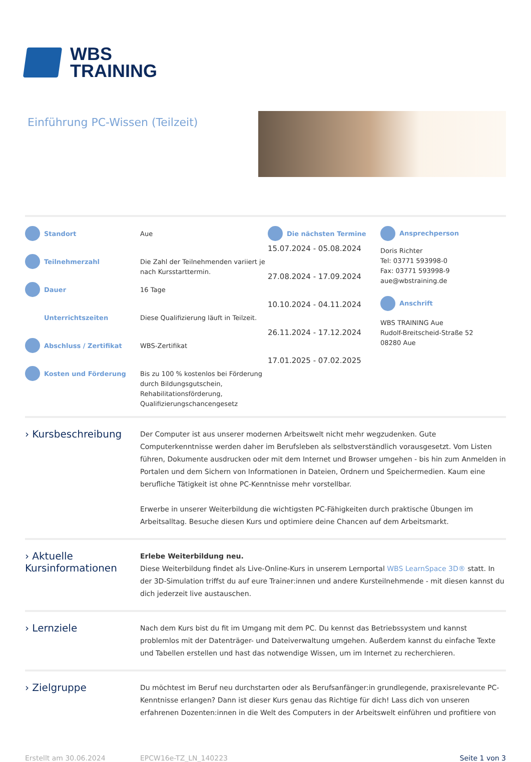WBS
TRAINING
Einführung PC-Wissen (Teilzeit)
Standort
Teilnehmerzahl
Dauer
Unterrichtszeiten
Abschluss / Zertifikat
Kosten und Förderung
Aue
Die Zahl der Teilnehmenden variiert je nach Kursstarttermin.
16 Tage
Diese Qualifizierung läuft in Teilzeit.
WBS-Zertifikat
Bis zu 100 % kostenlos bei Förderung durch Bildungsgutschein, Rehabilitationsförderung, Qualifizierungschancengesetz
Die nächsten Termine
15.07.2024 - 05.08.2024
27.08.2024 - 17.09.2024
10.10.2024 - 04.11.2024
26.11.2024 - 17.12.2024
17.01.2025 - 07.02.2025
Ansprechperson
Doris Richter
Tel: 03771 593998-0
Fax: 03771 593998-9
aue@wbstraining.de
Anschrift
WBS TRAINING Aue
Rudolf-Breitscheid-Straße 52
08280 Aue
› Kursbeschreibung
Der Computer ist aus unserer modernen Arbeitswelt nicht mehr wegzudenken. Gute Computerkenntnisse werden daher im Berufsleben als selbstverständlich vorausgesetzt. Vom Listen führen, Dokumente ausdrucken oder mit dem Internet und Browser umgehen - bis hin zum Anmelden in Portalen und dem Sichern von Informationen in Dateien, Ordnern und Speichermedien. Kaum eine berufliche Tätigkeit ist ohne PC-Kenntnisse mehr vorstellbar.
Erwerbe in unserer Weiterbildung die wichtigsten PC-Fähigkeiten durch praktische Übungen im Arbeitsalltag. Besuche diesen Kurs und optimiere deine Chancen auf dem Arbeitsmarkt.
› Aktuelle Kursinformationen
Erlebe Weiterbildung neu.
Diese Weiterbildung findet als Live-Online-Kurs in unserem Lernportal WBS LearnSpace 3D® statt. In der 3D-Simulation triffst du auf eure Trainer:innen und andere Kursteilnehmende - mit diesen kannst du dich jederzeit live austauschen.
› Lernziele
Nach dem Kurs bist du fit im Umgang mit dem PC. Du kennst das Betriebssystem und kannst problemlos mit der Datenträger- und Dateiverwaltung umgehen. Außerdem kannst du einfache Texte und Tabellen erstellen und hast das notwendige Wissen, um im Internet zu recherchieren.
› Zielgruppe
Du möchtest im Beruf neu durchstarten oder als Berufsanfänger:in grundlegende, praxisrelevante PC-Kenntnisse erlangen? Dann ist dieser Kurs genau das Richtige für dich! Lass dich von unseren erfahrenen Dozenten:innen in die Welt des Computers in der Arbeitswelt einführen und profitiere von
Erstellt am 30.06.2024 EPCW16e-TZ_LN_140223 Seite 1 von 3